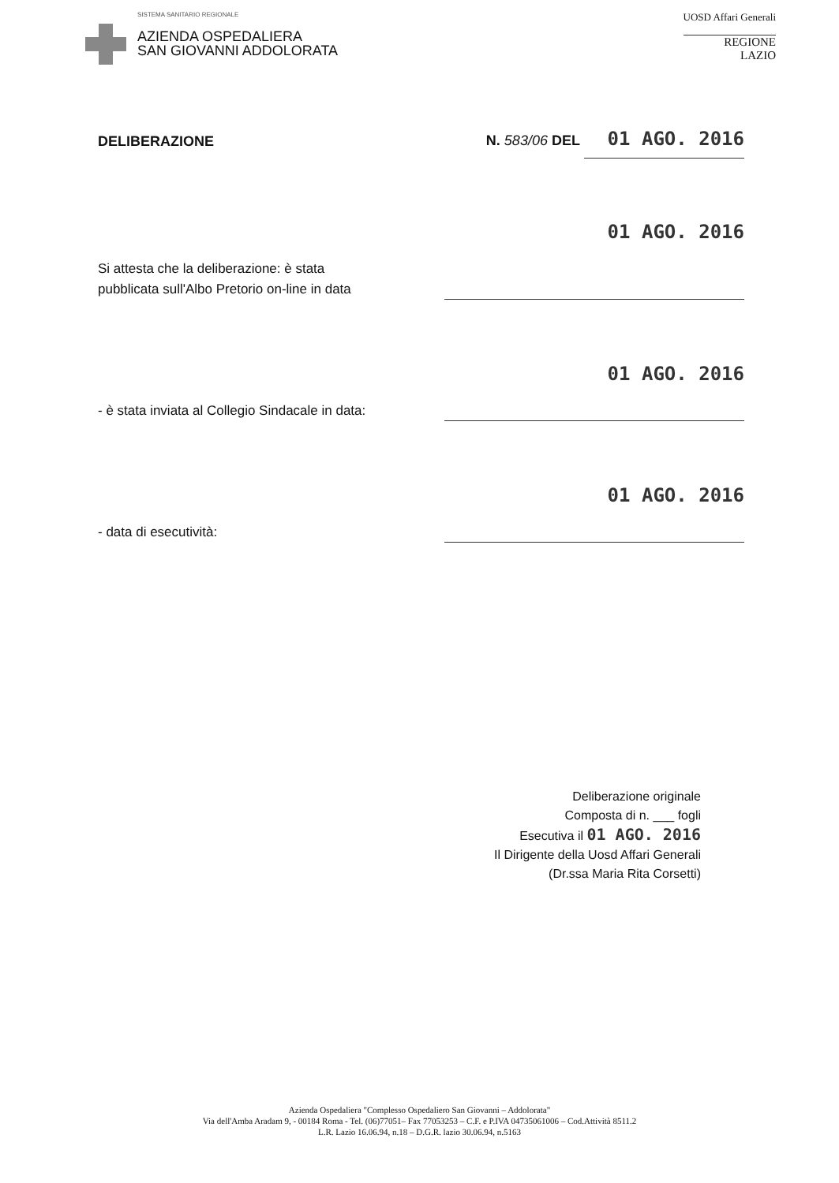SISTEMA SANITARIO REGIONALE
AZIENDA OSPEDALIERA
SAN GIOVANNI ADDOLORATA
UOSD Affari Generali
REGIONE
LAZIO
DELIBERAZIONE
N. 583/06 DEL 01 AGO. 2016
Si attesta che la deliberazione: è stata
pubblicata sull'Albo Pretorio on-line in data
01 AGO. 2016
- è stata inviata al Collegio Sindacale in data:
01 AGO. 2016
- data di esecutività:
01 AGO. 2016
Deliberazione originale
Composta di n. ___ fogli
Esecutiva il 01 AGO. 2016
Il Dirigente della Uosd Affari Generali
(Dr.ssa Maria Rita Corsetti)
Azienda Ospedaliera "Complesso Ospedaliero San Giovanni – Addolorata"
Via dell'Amba Aradam 9, - 00184 Roma - Tel. (06)77051– Fax 77053253 – C.F. e P.IVA 04735061006 – Cod.Attività 8511.2
L.R. Lazio 16.06.94, n.18 – D.G.R. lazio 30.06.94, n.5163